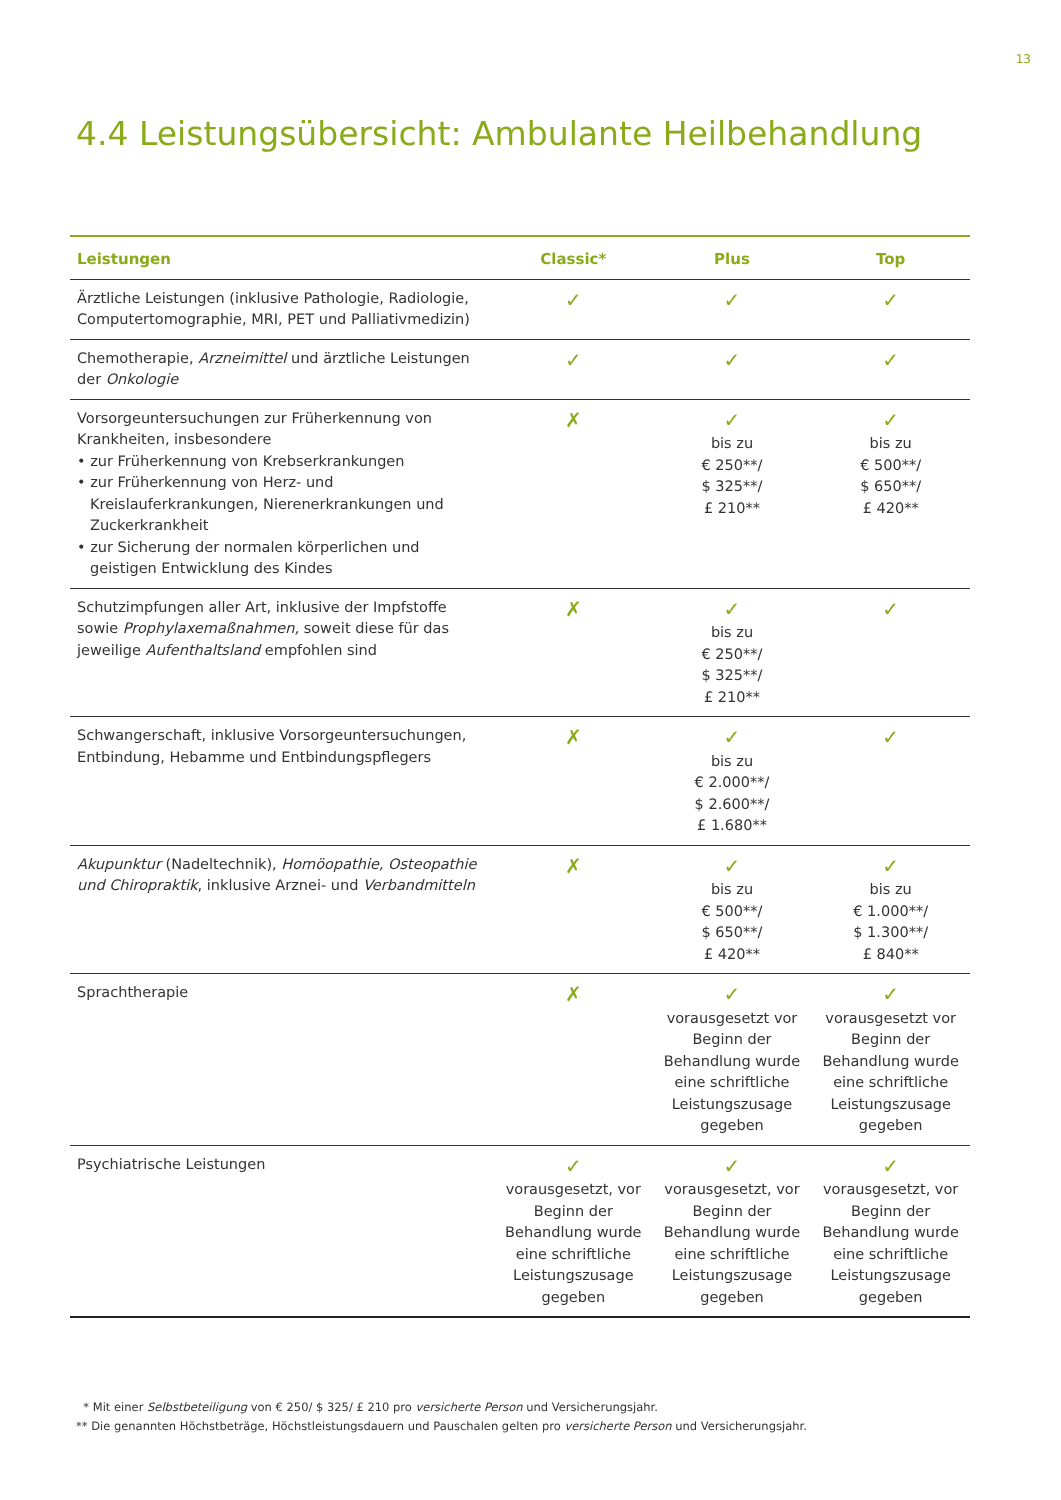13
4.4 Leistungsübersicht: Ambulante Heilbehandlung
| Leistungen | Classic* | Plus | Top |
| --- | --- | --- | --- |
| Ärztliche Leistungen (inklusive Pathologie, Radiologie, Computertomographie, MRI, PET und Palliativmedizin) | ✓ | ✓ | ✓ |
| Chemotherapie, Arzneimittel und ärztliche Leistungen der Onkologie | ✓ | ✓ | ✓ |
| Vorsorgeuntersuchungen zur Früherkennung von Krankheiten, insbesondere • zur Früherkennung von Krebserkrankungen • zur Früherkennung von Herz- und Kreislauferkrankungen, Nierenerkrankungen und Zuckerkrankheit • zur Sicherung der normalen körperlichen und geistigen Entwicklung des Kindes | ✗ | ✓ bis zu € 250**/ $ 325**/ £ 210** | ✓ bis zu € 500**/ $ 650**/ £ 420** |
| Schutzimpfungen aller Art, inklusive der Impfstoffe sowie Prophylaxemaßnahmen, soweit diese für das jeweilige Aufenthaltsland empfohlen sind | ✗ | ✓ bis zu € 250**/ $ 325**/ £ 210** | ✓ |
| Schwangerschaft, inklusive Vorsorgeuntersuchungen, Entbindung, Hebamme und Entbindungspflegers | ✗ | ✓ bis zu € 2.000**/ $ 2.600**/ £ 1.680** | ✓ |
| Akupunktur (Nadeltechnik), Homöopathie, Osteopathie und Chiropraktik , inklusive Arznei- und Verbandmitteln | ✗ | ✓ bis zu € 500**/ $ 650**/ £ 420** | ✓ bis zu € 1.000**/ $ 1.300**/ £ 840** |
| Sprachtherapie | ✗ | ✓ vorausgesetzt vor Beginn der Behandlung wurde eine schriftliche Leistungszusage gegeben | ✓ vorausgesetzt vor Beginn der Behandlung wurde eine schriftliche Leistungszusage gegeben |
| Psychiatrische Leistungen | ✓ vorausgesetzt, vor Beginn der Behandlung wurde eine schriftliche Leistungszusage gegeben | ✓ vorausgesetzt, vor Beginn der Behandlung wurde eine schriftliche Leistungszusage gegeben | ✓ vorausgesetzt, vor Beginn der Behandlung wurde eine schriftliche Leistungszusage gegeben |
* Mit einer Selbstbeteiligung von € 250/ $ 325/ £ 210 pro versicherte Person und Versicherungsjahr.
** Die genannten Höchstbeträge, Höchstleistungsdauern und Pauschalen gelten pro versicherte Person und Versicherungsjahr.